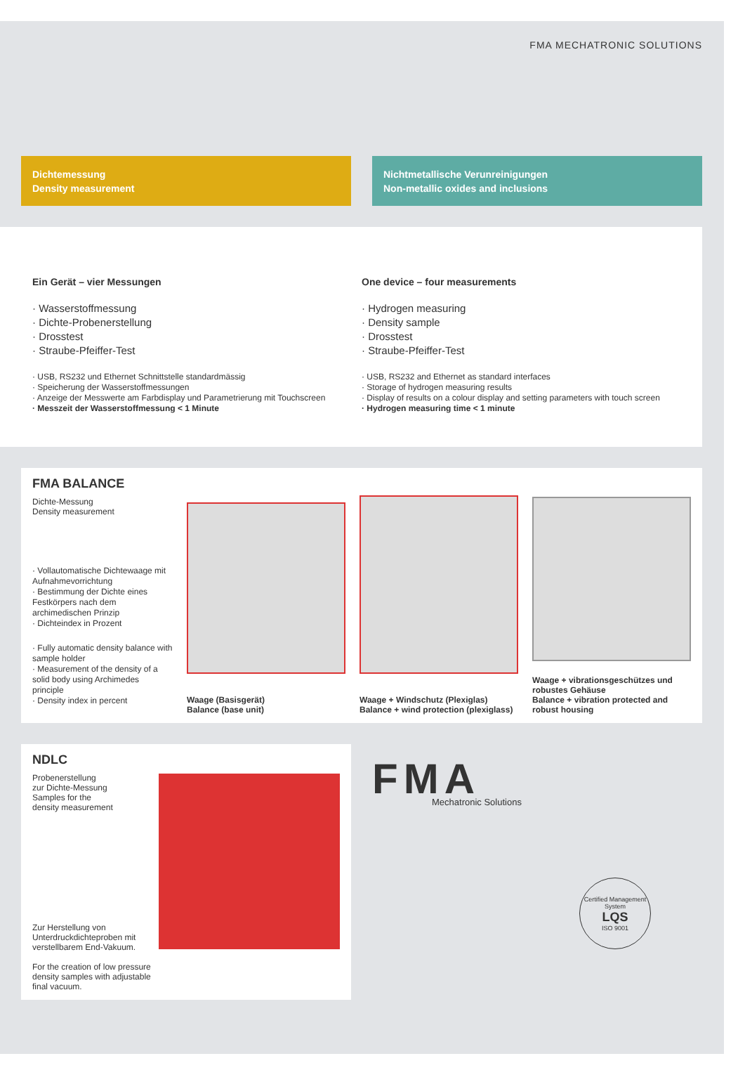FMA MECHATRONIC SOLUTIONS
Dichtemessung
Density measurement
Nichtmetallische Verunreinigungen
Non-metallic oxides and inclusions
Ein Gerät – vier Messungen
· Wasserstoffmessung
· Dichte-Probenerstellung
· Drosstest
· Straube-Pfeiffer-Test
· USB, RS232 und Ethernet Schnittstelle standardmässig
· Speicherung der Wasserstoffmessungen
· Anzeige der Messwerte am Farbdisplay und Parametrierung mit Touchscreen
· Messzeit der Wasserstoffmessung < 1 Minute
One device – four measurements
· Hydrogen measuring
· Density sample
· Drosstest
· Straube-Pfeiffer-Test
· USB, RS232 and Ethernet as standard interfaces
· Storage of hydrogen measuring results
· Display of results on a colour display and setting parameters with touch screen
· Hydrogen measuring time < 1 minute
FMA BALANCE
Dichte-Messung
Density measurement
· Vollautomatische Dichtewaage mit Aufnahmevorrichtung
· Bestimmung der Dichte eines Festkörpers nach dem archimedischen Prinzip
· Dichteindex in Prozent
· Fully automatic density balance with sample holder
· Measurement of the density of a solid body using Archimedes principle
· Density index in percent
Waage (Basisgerät)
Balance (base unit)
Waage + Windschutz (Plexiglas)
Balance + wind protection (plexiglass)
Waage + vibrationsgeschützes und robustes Gehäuse
Balance + vibration protected and robust housing
NDLC
Probenerstellung
zur Dichte-Messung
Samples for the
density measurement
Zur Herstellung von Unterdruckdichteproben mit verstellbarem End-Vakuum.
For the creation of low pressure density samples with adjustable final vacuum.
FMA
Mechatronic Solutions
Certified Management System
LQS
ISO 9001